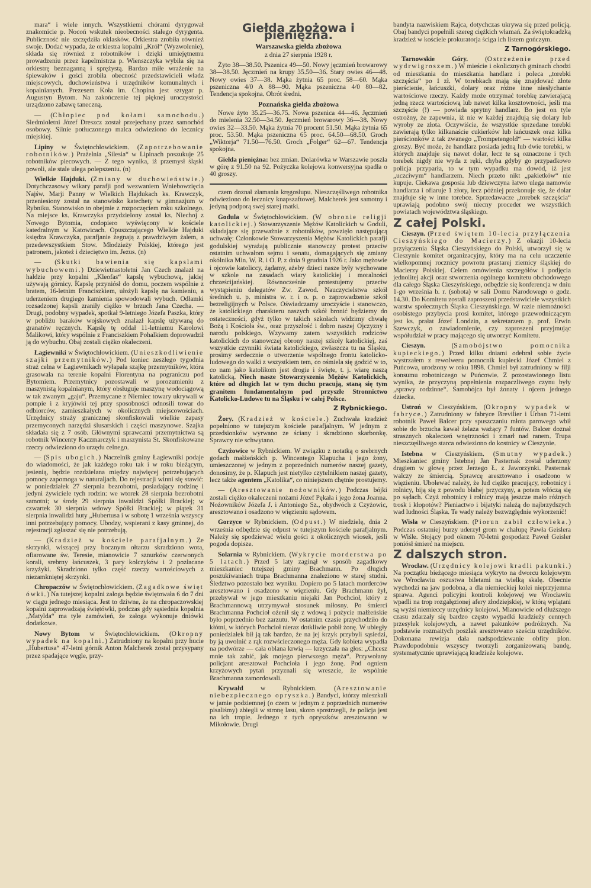mara“ i wiele innych. Wszystkiemi chórami dyrygował znakomicie p. Nocoń wskutek nieobecności stałego dyrygenta. Publiczność nie szczędziła oklasków. Orkiestra zrobiła również swoje. Dodać wypada, że orkiestra kopalni „Król“ (Wyzwolenie), składa się również z robotników i dzięki umiejętnemu prowadzeniu przez kapelmistrza p. Wienszczyka wybiła się na orkiestrę beznaganną i sprężystą. Bardzo miłe wrażenie na śpiewaków i gości zrobiła obecność przedstawicieli władz miejscowych, duchowieństwa i urzędników komunalnych i kopalnianych. Prezesem Koła im. Chopina jest sztygar p. Augustyn Bytom. Na zakończenie tej pięknej uroczystości urządzono zabawę taneczną.
— (Chłopiec pod kołami samochodu.) Siedmioletni Józef Dreszcz został przejechany przez samochód osobowy. Silnie potłuczonego malca odwieziono do lecznicy miejskiej.
Lipiny w Świętochłowickiem. (Zapotrzebowanie robotników.) Prażelnia „Silesia“ w Lipinach poszukuje 25 robotników piecowych. — Z tego wynika, iż przemysł śląski powoli, ale stale ulega polepszeniu. (n)
Wielkie Hajduki. (Zmiany w duchowieństwie.) Dotychczasowy wikary parafji pod wezwaniem Wniebowzięcia Najśw. Marji Panny w Wielkich Hajdukach ks. Krawczyk, przeniesiony został na stanowisko katechety w gimnazjum w Rybniku. Stanowisko to obejmie z rozpoczęciem roku szkolnego. Na miejsce ks. Krawczyka przydzielony został ks. Niechoj z Nowego Bytomia, codopiero wyświęcony w kościele katedralnym w Katowicach. Opuszczającego Wielkie Hajduki księdza Krawczyka, parafjanie żegnają z prawdziwym żalem, a przedewszystkiem Stow. Młodzieży Polskiej, którego jest patronem, jakoteż i dzieciętwo im. Jezus. (n)
— (Skutki bawienia się kapslami wybuchowemi.) Dziewietnastoletni Jan Czech znalazł na hałdzie przy kopalni „Kleofas“ kapslę wybuchową, jakiej używają górnicy. Kapslę przyniósł do domu, poczem wspólnie z bratem, 16-letnim Franciszkiem, ułożyli kapslę na kamieniu, a uderzeniem drugiego kamienia spowodowali wybuch. Odłamki rozsadzonej kapsli zraniły ciężko w brzuch Jana Czecha. — Drugi, podobny wypadek, spotkał 9-letniego Józefa Paszka, który w pobliżu baraków wojskowych znalazł kapslę używaną do granatów ręcznych. Kapslę tę oddał 11-letniemu Karolowi Malikowi, który wspólnie z Franciszkiem Pohalkiem doprowadził ją do wybuchu. Obaj zostali ciężko okaleczeni.
Łagiewniki w Świętochłowickiem. (Unieszkodliwienie szajki przemytników.) Pod koniec zeszłego tygodnia straż celna w Łagiewnikach wyłapała szajkę przemytników, która grasowała na terenie kopalni Florentyna na pograniczu pod Bytomiem. Przemytnicy pozostawali w porozumieniu z maszynistą kopalnianym, który obsługuje maszynę wodociągową w tak zwanym „gaju“. Przemycane z Niemiec towary ukrywali w pompie i z kryjówki tej przy sposobności odnosili towar do odbiorców, zamieszkałych w okolicznych miejscowościach. Urzędnicy straży granicznej skonfiskowali wielkie zapasy przemyconych narzędzi ślusarskich i części maszynowe. Szajka składała się z 7 osób. Głównymi sprawcami przemytnictwa są robotnik Wincenty Kaczmarczyk i maszynista St. Skonfiskowane rzeczy odwieziono do urzędu celnego.
— (Spis ubogich.) Naczelnik gminy Łagiewniki podaje do wiadomości, że jak każdego roku tak i w roku bieżącym, jesienią, będzie rozdzielana między najwięcej potrzebujących pomocy zapomoga w naturaljach. Do rejestracji winni się stawić: w poniedziałek 27 sierpnia bezrobotni, posiadający rodzinę i jedyni żywiciele tych rodzin: we wtorek 28 sierpnia bezrobotni samotni; w środę 29 sierpnia inwalidzi Spółki Brackiej; w czwartek 30 sierpnia wdowy Spółki Brackiej; w piątek 31 sierpnia inwalidzi huty „Hubertusa i w sobotę 1 września wszyscy inni potrzebujący pomocy. Ubodzy, wspierani z kasy gminnej, do rejestracji zgłaszać się nie potrzebują.
— (Kradzież w kościele parafjalnym.) Ze skrzynki, wiszącej przy bocznym ołtarzu skradziono wota, ofiarowane św. Teresie, mianowicie 7 sznurków czerwonych korali, srebrny łańcuszek, 3 pary kolczyków i 2 pozłacane krzyżyki. Skradziono tylko część rzeczy wartościowych z niezamkniętej skrzynki.
Chropaczów w Świętochłowickiem. (Zagadkowe święt ówki.) Na tutejszej kopalni załoga będzie świętowała 6 do 7 dni w ciągu jednego miesiąca. Jest to dziwne, że na chropaczowskiej kopalni zaprowadzają świętówki, podczas gdy sąsiednia kopalnia „Matylda“ ma tyle zamówień, że załoga wykonuje dniówki dodatkowe.
Nowy Bytom w Świętochłowickiem. (Okropny wypadek na kopalni.) Zatrudniony na kopalni przy hucie „Hubertusa“ 47-letni górnik Anton Malcherek został przysypany przez spadające węgle, przy-
Giełda zbożowa i pieniężna.
Warszawska giełda zbożowa
z dnia 27 sierpnia 1928 r.
Żyto 38—38.50. Pszenica 49—50. Nowy jęczmień browarowy 38—38.50. Jęczmień na krupy 35.50—36. Stary owies 46—48. Nowy owies 37—38. Mąka żytnia 65 proc. 58—60. Mąka pszeniczna 4/0 A 88—90. Mąka pszeniczna 4/0 80—82. Tendencja spokojna. Obrót średni.
Poznańska giełda zbożowa
Nowe żyto 35.25—36.75. Nowa pszenica 44—46. Jęczmień do mielenia 32.50—34.50. Jęczmień browarowy 36—38. Nowy owies 32—33.50. Mąka żytnia 70 procent 51.50. Mąka żytnia 65 proc. 53.50. Mąka pszeniczna 65 proc. 64.50—68.50. Groch „Wiktorja“ 71.50—76.50. Groch „Folger“ 62—67. Tendencja spokojna.
Giełda pieniężna: bez zmian. Dolarówka w Warszawie poszła w górę z 91.50 na 92. Pożyczka kolejowa konwersyjna spadła o 40 groszy.
czem doznał złamania kręgosłupu. Nieszczęśliwego robotnika odwieziono do lecznicy knapszaftowej. Malcherek jest samotny i jedyną podporą swej starej matki.
Godula w Świętochłowickiem. (W obronie religji katolickiej.) Stowarzyszenie Mężów Katolickich w Goduli, składające się przeważnie z robotników, powzięło następującą uchwałę: Członkowie Stowarzyszenia Mężów Katolickich parafji godulskiej wyrażają publicznie stanowczy protest przeciw ostatnim uchwałom sejmu i senatu, domagających się zmiany okólnika Min. W. R. i O. P. z dnia 9 grudnia 1926 r. Jako mężowie i ojcowie katoliccy, żądamy, ażeby dzieci nasze były wychowane w szkole na zasadach wiary katolickiej i moralności chrześcijańskiej. Równocześnie protestujemy przeciw wystąpieniu delegatów Zw. Zawod. Nauczycielstwa szkół średnich u. p. ministra w. r. i o. p. o zaprowadzenie szkół bezreligijnych w Polsce. Oświadczamy uroczyście i stanowczo, że katolickiego charakteru naszych szkół bronić będziemy do ostateczności, gdyż tylko w takich szkołach widzimy chwałę Bożą i Kościoła św., oraz przyszłość i dobro naszej Ojczyzny i narodu polskiego. Wzywamy zatem wszystkich rodziców katolickich do stanowczej obrony naszej szkoły katolickiej, zaś wszystkie czynniki świata katolickiego, zwłaszcza tu na Śląsku, prosimy serdecznie o utworzenie wspólnego frontu katolicko-ludowego do walki z wszystkiem tem, co ośmiela się godzić w to, co nam jako katolikom jest drogie i święte, t. j. wiarę naszą katolicką. Niech nasze Stowarzyszenia Mężów Katolickich, które od długich lat w tym duchu pracują, staną się tym granitem fundamentalnym pod przyszłe Stronnictwo Katolicko-Ludowe tu na Śląsku i w całej Polsce.
Z Rybnickiego.
Żory. (Kradzież w kościele.) Zuchwała kradzież popełniono w tutejszym kościele parafjalnym. W jednym z przedsionków wyrwano ze ściany i skradziono skarbonkę. Sprawcy nie schwytano.
Czyżowice w Rybnickiem. W związku z notatką o srebrnych godach małżeńskich p. Wincentego Klapucha i jego żony, umieszczonej w jednym z poprzednich numerów naszej gazety, donosimy, że p. Klapuch jest nietylko czytelnikiem naszej gazety, lecz także agentem „Katolika“, co niniejszem chętnie prostujemy.
— (Aresztowanie nożowników.) Podczas bójki zostali ciężko okaleczeni nożami Józef Pękała i jego żona Joanna. Nożowników Józefa J. i Antoniego Sz., obydwóch z Czyżowic, aresztowano i osadzono w więzieniu sądowem.
Gorzyce w Rybnickiem. (Odpust.) W niedzielę, dnia 2 września odbędzie się odpust w tutejszym kościele parafjalnym. Należy się spodziewać wielu gości z okolicznych wiosek, jeśli pogoda dopisze.
Solarnia w Rybnickiem. (Wykrycie morderstwa po 5 latach.) Przed 5 laty zaginął w sposób zagadkowy mieszkaniec tutejszej gminy Brachmann. Po długich poszukiwaniach trupa Brachmanna znaleziono w starej studni. Śledztwo pozostało bez wyniku. Dopiero po 5 latach morderców aresztowano i osadzono w więzieniu. Gdy Brachmann żył, przebywał w jego mieszkaniu niejaki Jan Pochcioł, który z Brachmannową utrzymywał stosunek miłosny. Po śmierci Brachmanna Pochcioł ożenił się z wdową i pożycie małżeńskie było poprzednio bez zarzutu. W ostatnim czasie przychodziło do kłótni, w których Pochcioł nieraz dotkliwie pobił żonę. W ubiegły poniedziałek bił ją tak bardzo, że na jej krzyk przybyli sąsiedzi, by ją uwolnić z rąk rozwścieczonego męża. Gdy kobieta wypadła na podwórze — cała oblana krwią — krzyczała na głos: „Chcesz mnie tak zabić, jak mojego pierwszego męża“. Przywołany policjant aresztował Pochcioła i jego żonę. Pod ogniem krzyżowych pytań przyznali się wreszcie, że wspólnie Brachmanna zamordowali.
Krywałd w Rybnickiem. (Aresztowanie niebezpiecznego opryszka.) Bandyci, którzy mieszkali w jamie podziemnej (o czem w jednym z poprzednich numerów pisaliśmy) zbiegli w stronę lasu, skoro spostrzegli, że policja jest na ich tropie. Jednego z tych opryszków aresztowano w Mikołowie. Drugi
bandyta nazwiskiem Rajca, dotychczas ukrywa się przed policją. Obaj bandyci popełnili szereg ciężkich włamań. Za świętokradzką kradzież w kościele prokuratorja ściga ich listem gończym.
Z Tarnogórskiego.
Tarnowskie Góry. (Ostrzeżenie przed wydrwigroszem.) W mieście i okolicznych gminach chodzi od mieszkania do mieszkania handlarz i poleca „torebki szczęścia“ po 1 zł. W torebkach mają się znajdować złote pierścienie, łańcuszki, dolary oraz różne inne niesłychanie wartościowe rzeczy. Każdy może otrzymać torebkę zawierającą jedną rzecz wartościową lub nawet kilka kosztowności, jeśli ma szczęście (!) — powiada sprytny handlarz. Bo jest on tyle ostrożny, że zapewnia, iż nie w każdej znajdują się dolary lub wyroby ze złota. Oczywiście, że wszystkie sprzedane torebki zawierają tylko kilkanaście cukierków lub łańcuszek oraz kilka pierścionków z tak zwanego „Trompetengold“ — wartości kilka groszy. Być może, że handlarz posiada jedną lub dwie torebki, w których znajduje się nawet dolar, lecz te są oznaczone i tych torebek nigdy nie wyda z ręki, chyba gdyby go przypadkowo policja przyparła, to w tym wypadku ma dowód, iż jest „uczciwym“ handlarzem. Niech przeto nikt „pakietków“ nie kupuje. Ciekawa gosposia lub dziewczyna łatwo ulega namowie handlarza i ofiaruje 1 złoty, lecz później przekonuje się, że dolar znajduje się w inne torebce. Sprzedawacze „torebek szczęścia“ uprawiają podobno swój niecny proceder we wszystkich powiatach województwa śląskiego.
Z całej Polski.
Cieszyn. (Przed świętem 10-lecia przyłączenia Cieszyńskiego do Macierzy.) Z okazji 10-lecia przyłączenia Śląska Cieszyńskiego do Polski, utworzył się w Cieszynie komitet organizacyjny, który ma na celu uczczenie wielkopomnej rocznicy powrotu prastarej ziemicy śląskiej do Macierzy Polskiej. Celem omówienia szczegółów i podjęcia jednolitej akcji oraz stworzenia ogólnego komitetu obchodowego dla całego Śląska Cieszyńskiego, odbędzie się konferencja w dniu 1-go września b. r. (sobota) w sali Domu Narodowego o godz. 14.30. Do Komitetu zostali zaproszeni przedstawiciele wszystkich warstw społecznych Śląska Cieszyńskiego. W razie niemożności osobistego przybycia prosi komitet, którego przewodniczącym jest ks. prałat Józef Londzin, a sekretarzem p. prof. Erwin Szewczyk, o zawiadomienie, czy zaproszeni przyjmując współudział w pracy mającego się utworzyć Komitetu.
Cieszyn. (Samobójstwo pomocnika kupieckiego.) Przed kilku dniami odebrał sobie życie wystrzałem z rewolweru pomocnik kupiecki Józef Chmiel z Puńcowa, urodzony w roku 1898. Chmiel był zatrudniony w filji konsumu robotniczego w Puńcowie. Z pozostawionego listu wynika, że przyczyną popełnienia rozpaczliwego czynu były „sprawy rodzinne“. Samobójca był żonaty i ojcem jednego dziecka.
Ustroń w Cieszyńskiem. (Okropny wypadek w fabryce.) Zatrudniony w fabryce Brevilier i Urban 71-letni robotnik Paweł Balcer przy spuszczaniu młota parowego wbił sobie do brzucha kawał żelaza ważący 7 funtów. Balcer doznał strasznych okaleczeń wnętrzności i zmarł nad ranem. Trupa nieszczęśliwego starca odwieziono do kostnicy w Cieszynie.
Istebna w Cieszyńskiem. (Smutny wypadek.) Mieszkaniec gminy Istebnej Jan Pasternak został uderzony drągiem w głowę przez Jerzego Ł. z Jaworzynki. Pasternak walczy ze śmiercią. Sprawcę aresztowano i osadzono w więzieniu. Ubolewać należy, że lud ciężko pracujący, robotnicy i rolnicy, biją się z powodu błahej przyczyny, a potem włóczą się po sądach. Czyż robotnicy i rolnicy mają jeszcze mało różnych trosk i kłopotów? Pieniactwo i bijatyki należą do najbrzydszych wad ludności Śląska. Te wady należy bezwzględnie wykorzenić!
Wisła w Cieszyńskiem. (Piorun zabił człowieka.) Podczas ostatniej burzy uderzył grom w chałupę Pawła Geislera w Wiśle. Stojący pod oknem 70-letni gospodarz Paweł Geisler poniósł śmierć na miejscu.
Z dalszych stron.
Wrocław. (Urzędnicy kolejowi kradli pakunki.) Na początku bieżącego miesiąca wykryto na dworcu kolejowym we Wrocławiu oszustwa biletami na wielką skalę. Obecnie wychodzi na jaw podobna, a dla niemieckiej kolei nieprzyjemna sprawa. Agenci policyjni kontroli kolejowej we Wrocławiu wpadli na trop rozgałęzionej afery złodziejskiej, w którą wplątani są wyżsi niemieccy urzędnicy kolejowi. Mianowicie od dłuższego czasu zdarzały się bardzo często wypadki kradzieży cennych przesyłek kolejowych, a nawet pakunków podróżnych. Na podstawie rozmaitych poszlak aresztowano sześciu urzędników. Dokonana rewizja dała nadspodziewanie obfity plon. Prawdopodobnie wszyscy tworzyli zorganizowaną bandę, systematycznie uprawiającą kradzieże kolejowe.